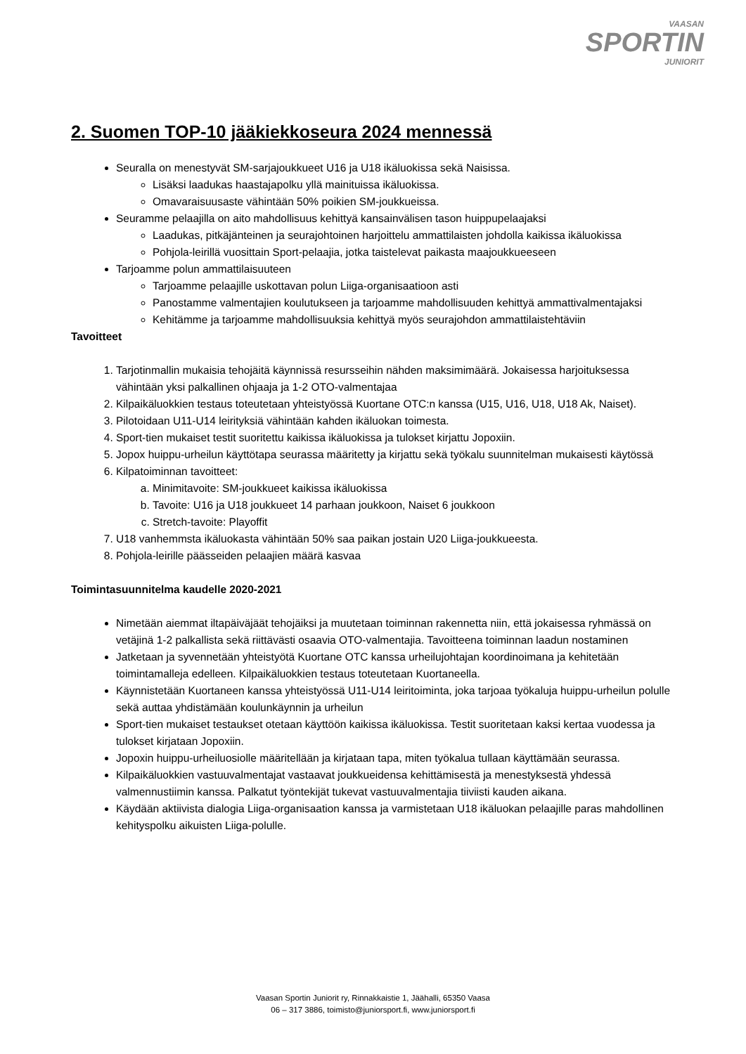VAASAN
SPORTIN
JUNIORIT
2. Suomen TOP-10 jääkiekkoseura 2024 mennessä
Seuralla on menestyvät SM-sarjajoukkueet U16 ja U18 ikäluokissa sekä Naisissa.
Lisäksi laadukas haastajapolku yllä mainituissa ikäluokissa.
Omavaraisuusaste vähintään 50% poikien SM-joukkueissa.
Seuramme pelaajilla on aito mahdollisuus kehittyä kansainvälisen tason huippupelaajaksi
Laadukas, pitkäjänteinen ja seurajohtoinen harjoittelu ammattilaisten johdolla kaikissa ikäluokissa
Pohjola-leirillä vuosittain Sport-pelaajia, jotka taistelevat paikasta maajoukkueeseen
Tarjoamme polun ammattilaisuuteen
Tarjoamme pelaajille uskottavan polun Liiga-organisaatioon asti
Panostamme valmentajien koulutukseen ja tarjoamme mahdollisuuden kehittyä ammattivalmentajaksi
Kehitämme ja tarjoamme mahdollisuuksia kehittyä myös seurajohdon ammattilaistehtäviin
Tavoitteet
1. Tarjotinmallin mukaisia tehojäitä käynnissä resursseihin nähden maksimimäärä. Jokaisessa harjoituksessa vähintään yksi palkallinen ohjaaja ja 1-2 OTO-valmentajaa
2. Kilpaikäluokkien testaus toteutetaan yhteistyössä Kuortane OTC:n kanssa (U15, U16, U18, U18 Ak, Naiset).
3. Pilotoidaan U11-U14 leirityksiä vähintään kahden ikäluokan toimesta.
4. Sport-tien mukaiset testit suoritettu kaikissa ikäluokissa ja tulokset kirjattu Jopoxiin.
5. Jopox huippu-urheilun käyttötapa seurassa määritetty ja kirjattu sekä työkalu suunnitelman mukaisesti käytössä
6. Kilpatoiminnan tavoitteet:
a. Minimitavoite: SM-joukkueet kaikissa ikäluokissa
b. Tavoite: U16 ja U18 joukkueet 14 parhaan joukkoon, Naiset 6 joukkoon
c. Stretch-tavoite: Playoffit
7. U18 vanhemmsta ikäluokasta vähintään 50% saa paikan jostain U20 Liiga-joukkueesta.
8. Pohjola-leirille päässeiden pelaajien määrä kasvaa
Toimintasuunnitelma kaudelle 2020-2021
Nimetään aiemmat iltapäiväjäät tehojäiksi ja muutetaan toiminnan rakennetta niin, että jokaisessa ryhmässä on vetäjinä 1-2 palkallista sekä riittävästi osaavia OTO-valmentajia. Tavoitteena toiminnan laadun nostaminen
Jatketaan ja syvennetään yhteistyötä Kuortane OTC kanssa urheilujohtajan koordinoimana ja kehitetään toimintamalleja edelleen. Kilpaikäluokkien testaus toteutetaan Kuortaneella.
Käynnistetään Kuortaneen kanssa yhteistyössä U11-U14 leiritoiminta, joka tarjoaa työkaluja huippu-urheilun polulle sekä auttaa yhdistämään koulunkäynnin ja urheilun
Sport-tien mukaiset testaukset otetaan käyttöön kaikissa ikäluokissa. Testit suoritetaan kaksi kertaa vuodessa ja tulokset kirjataan Jopoxiin.
Jopoxin huippu-urheiluosiolle määritellään ja kirjataan tapa, miten työkalua tullaan käyttämään seurassa.
Kilpaikäluokkien vastuuvalmentajat vastaavat joukkueidensa kehittämisestä ja menestyksestä yhdessä valmennustiimin kanssa. Palkatut työntekijät tukevat vastuuvalmentajia tiiviisti kauden aikana.
Käydään aktiivista dialogia Liiga-organisaation kanssa ja varmistetaan U18 ikäluokan pelaajille paras mahdollinen kehityspolku aikuisten Liiga-polulle.
Vaasan Sportin Juniorit ry, Rinnakkaistie 1, Jäähalli, 65350 Vaasa
06 – 317 3886, toimisto@juniorsport.fi, www.juniorsport.fi